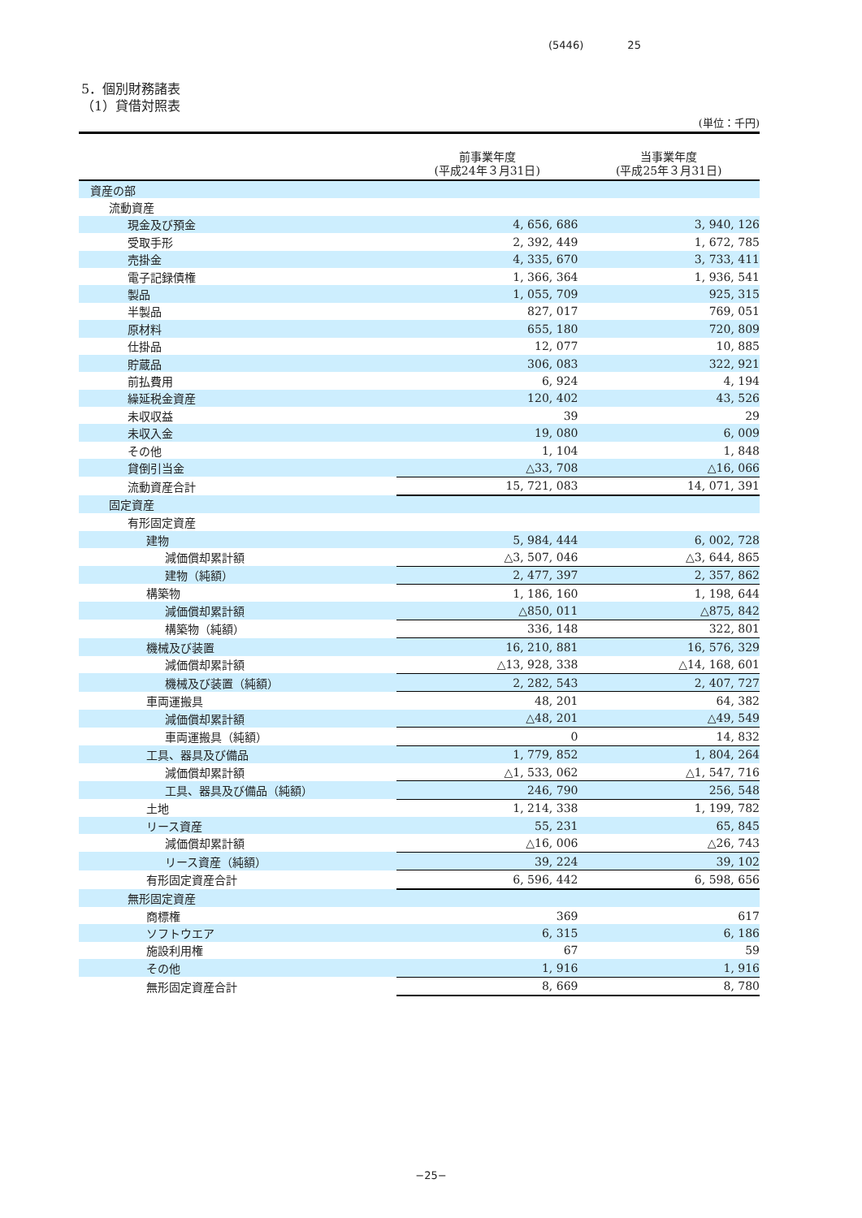(5446) 25
5．個別財務諸表
（1）貸借対照表
(単位：千円)
| | 前事業年度 (平成24年３月31日) | 当事業年度 (平成25年３月31日) |
| --- | --- | --- |
| 資産の部 | | |
| 流動資産 | | |
| 現金及び預金 | 4, 656, 686 | 3, 940, 126 |
| 受取手形 | 2, 392, 449 | 1, 672, 785 |
| 売掛金 | 4, 335, 670 | 3, 733, 411 |
| 電子記録債権 | 1, 366, 364 | 1, 936, 541 |
| 製品 | 1, 055, 709 | 925, 315 |
| 半製品 | 827, 017 | 769, 051 |
| 原材料 | 655, 180 | 720, 809 |
| 仕掛品 | 12, 077 | 10, 885 |
| 貯蔵品 | 306, 083 | 322, 921 |
| 前払費用 | 6, 924 | 4, 194 |
| 繰延税金資産 | 120, 402 | 43, 526 |
| 未収収益 | 39 | 29 |
| 未収入金 | 19, 080 | 6, 009 |
| その他 | 1, 104 | 1, 848 |
| 貸倒引当金 | △33, 708 | △16, 066 |
| 流動資産合計 | 15, 721, 083 | 14, 071, 391 |
| 固定資産 | | |
| 有形固定資産 | | |
| 建物 | 5, 984, 444 | 6, 002, 728 |
| 減価償却累計額 | △3, 507, 046 | △3, 644, 865 |
| 建物（純額） | 2, 477, 397 | 2, 357, 862 |
| 構築物 | 1, 186, 160 | 1, 198, 644 |
| 減価償却累計額 | △850, 011 | △875, 842 |
| 構築物（純額） | 336, 148 | 322, 801 |
| 機械及び装置 | 16, 210, 881 | 16, 576, 329 |
| 減価償却累計額 | △13, 928, 338 | △14, 168, 601 |
| 機械及び装置（純額） | 2, 282, 543 | 2, 407, 727 |
| 車両運搬具 | 48, 201 | 64, 382 |
| 減価償却累計額 | △48, 201 | △49, 549 |
| 車両運搬具（純額） | 0 | 14, 832 |
| 工具、器具及び備品 | 1, 779, 852 | 1, 804, 264 |
| 減価償却累計額 | △1, 533, 062 | △1, 547, 716 |
| 工具、器具及び備品（純額） | 246, 790 | 256, 548 |
| 土地 | 1, 214, 338 | 1, 199, 782 |
| リース資産 | 55, 231 | 65, 845 |
| 減価償却累計額 | △16, 006 | △26, 743 |
| リース資産（純額） | 39, 224 | 39, 102 |
| 有形固定資産合計 | 6, 596, 442 | 6, 598, 656 |
| 無形固定資産 | | |
| 商標権 | 369 | 617 |
| ソフトウエア | 6, 315 | 6, 186 |
| 施設利用権 | 67 | 59 |
| その他 | 1, 916 | 1, 916 |
| 無形固定資産合計 | 8, 669 | 8, 780 |
−25−